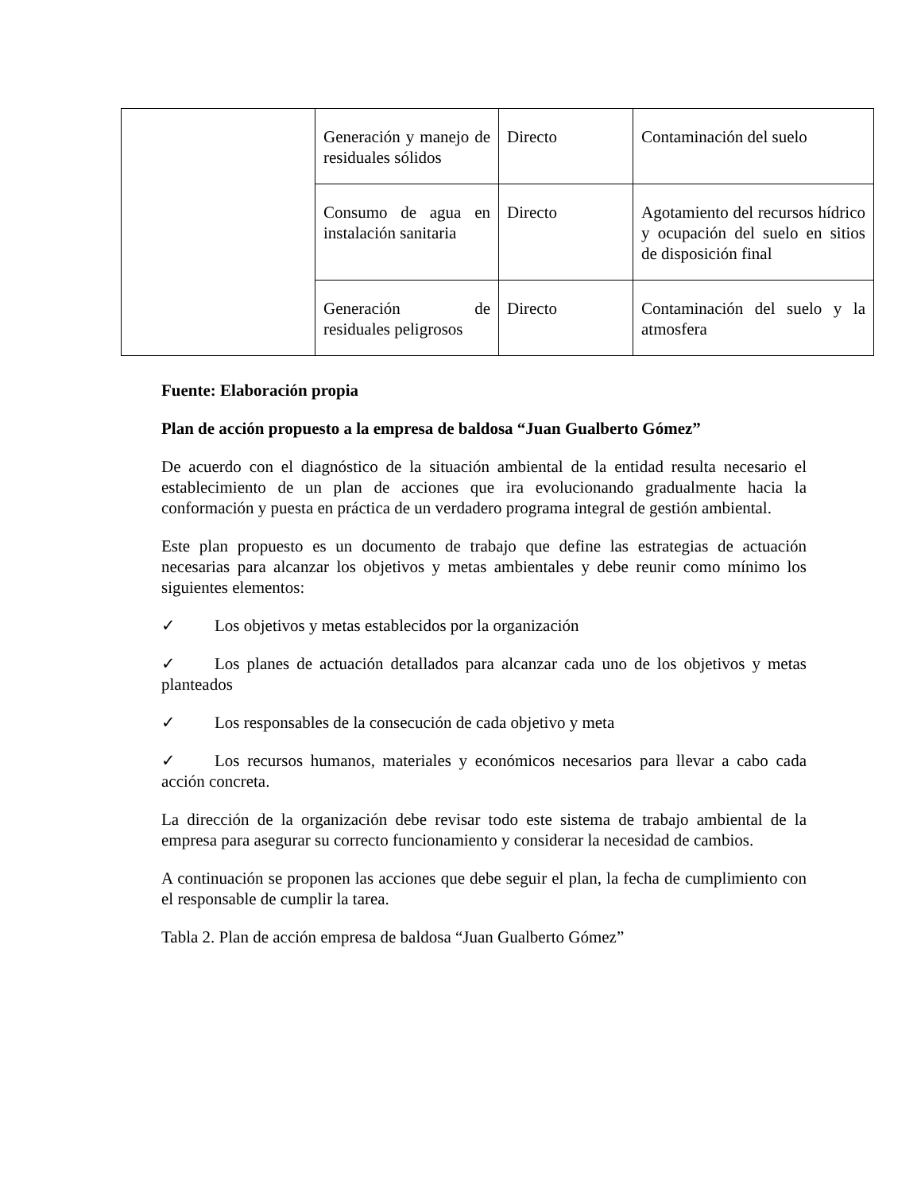| | Generación y manejo de residuales sólidos | Directo | Contaminación del suelo |
| | Consumo de agua en instalación sanitaria | Directo | Agotamiento del recursos hídrico y ocupación del suelo en sitios de disposición final |
| | Generación de residuales peligrosos | Directo | Contaminación del suelo y la atmosfera |
Fuente: Elaboración propia
Plan de acción propuesto a la empresa de baldosa “Juan Gualberto Gómez”
De acuerdo con el diagnóstico de la situación ambiental de la entidad resulta necesario el establecimiento de un plan de acciones que ira evolucionando gradualmente hacia la conformación y puesta en práctica de un verdadero programa integral de gestión ambiental.
Este plan propuesto es un documento de trabajo que define las estrategias de actuación necesarias para alcanzar los objetivos y metas ambientales y debe reunir como mínimo los siguientes elementos:
✓ Los objetivos y metas establecidos por la organización
✓ Los planes de actuación detallados para alcanzar cada uno de los objetivos y metas planteados
✓ Los responsables de la consecución de cada objetivo y meta
✓ Los recursos humanos, materiales y económicos necesarios para llevar a cabo cada acción concreta.
La dirección de la organización debe revisar todo este sistema de trabajo ambiental de la empresa para asegurar su correcto funcionamiento y considerar la necesidad de cambios.
A continuación se proponen las acciones que debe seguir el plan, la fecha de cumplimiento con el responsable de cumplir la tarea.
Tabla 2. Plan de acción empresa de baldosa “Juan Gualberto Gómez”